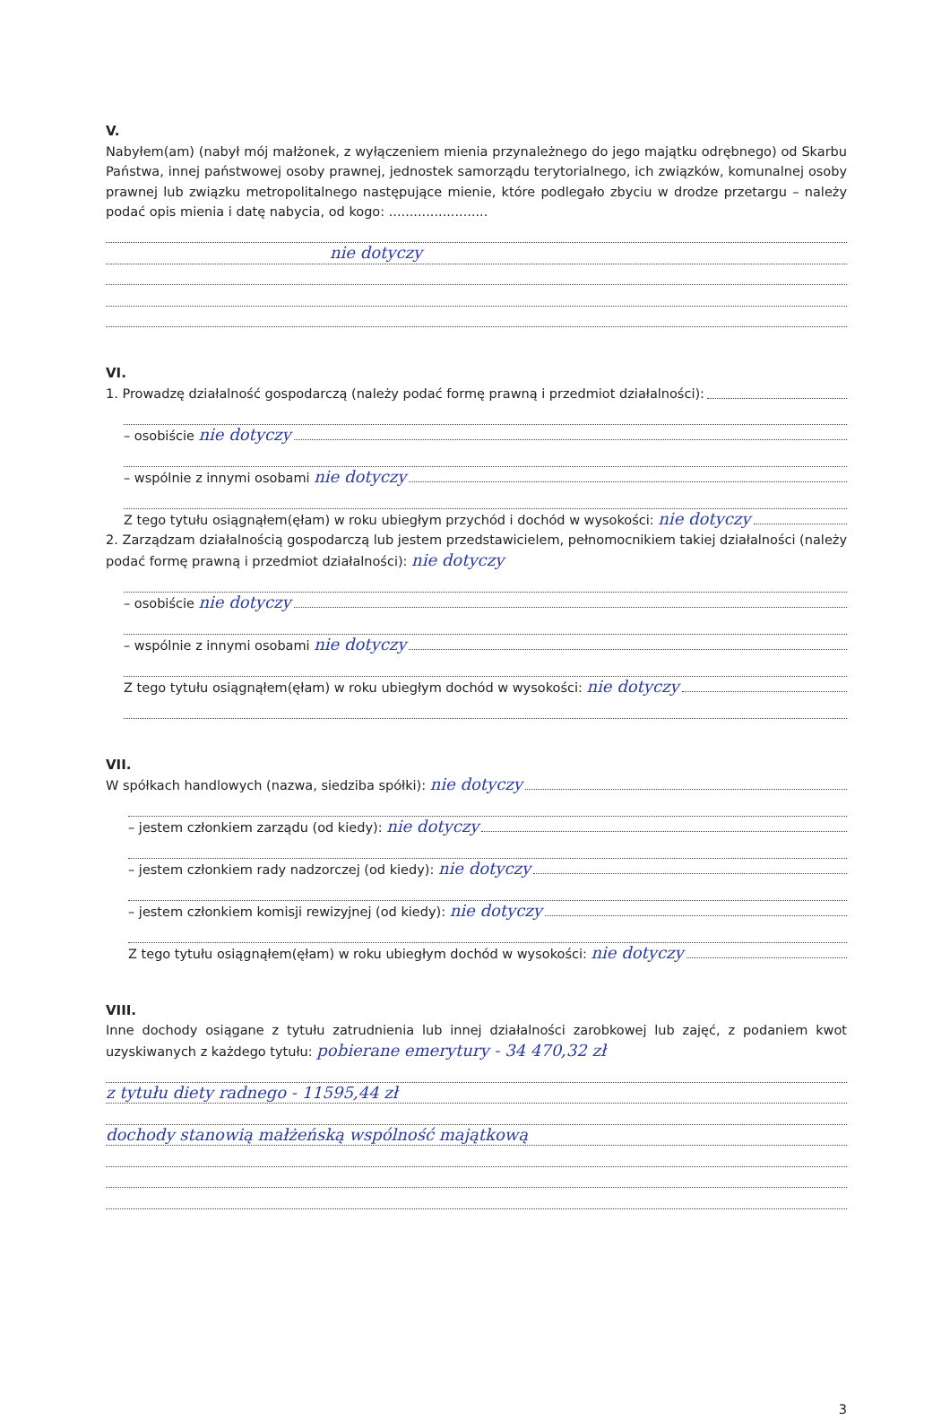V.
Nabyłem(am) (nabył mój małżonek, z wyłączeniem mienia przynależnego do jego majątku odrębnego) od Skarbu Państwa, innej państwowej osoby prawnej, jednostek samorządu terytorialnego, ich związków, komunalnej osoby prawnej lub związku metropolitalnego następujące mienie, które podlegało zbyciu w drodze przetargu – należy podać opis mienia i datę nabycia, od kogo: ........................
nie dotyczy
VI.
1. Prowadzę działalność gospodarczą (należy podać formę prawną i przedmiot działalności):
– osobiście nie dotyczy
– wspólnie z innymi osobami nie dotyczy
Z tego tytułu osiągnąłem(ęłam) w roku ubiegłym przychód i dochód w wysokości: nie dotyczy
2. Zarządzam działalnością gospodarczą lub jestem przedstawicielem, pełnomocnikiem takiej działalności (należy podać formę prawną i przedmiot działalności): nie dotyczy
– osobiście nie dotyczy
– wspólnie z innymi osobami nie dotyczy
Z tego tytułu osiągnąłem(ęłam) w roku ubiegłym dochód w wysokości: nie dotyczy
VII.
W spółkach handlowych (nazwa, siedziba spółki): nie dotyczy
– jestem członkiem zarządu (od kiedy): nie dotyczy
– jestem członkiem rady nadzorczej (od kiedy): nie dotyczy
– jestem członkiem komisji rewizyjnej (od kiedy): nie dotyczy
Z tego tytułu osiągnąłem(ęłam) w roku ubiegłym dochód w wysokości: nie dotyczy
VIII.
Inne dochody osiągane z tytułu zatrudnienia lub innej działalności zarobkowej lub zajęć, z podaniem kwot uzyskiwanych z każdego tytułu: pobierane emerytury - 34 470,32 zł
z tytułu diety radnego - 11595,44 zł
dochody stanowią małżeńską wspólność majątkową
3